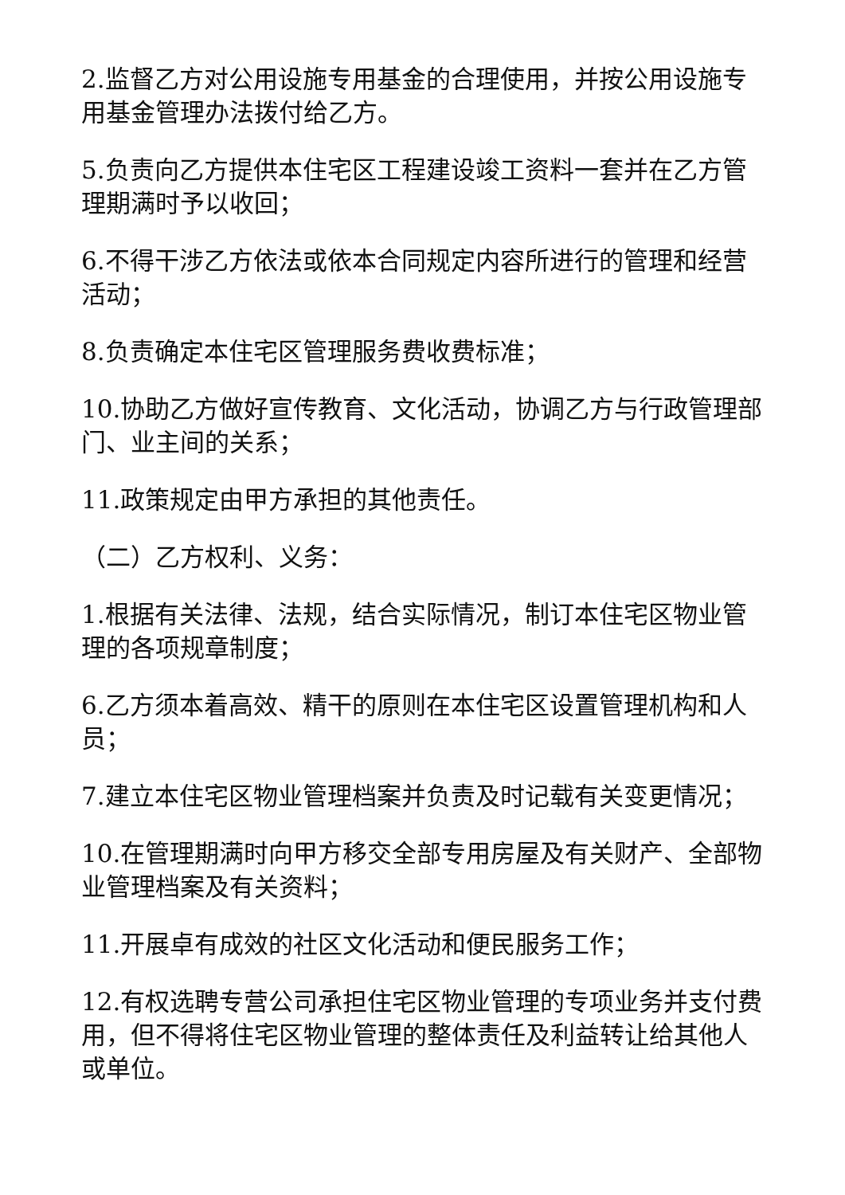2.监督乙方对公用设施专用基金的合理使用，并按公用设施专用基金管理办法拨付给乙方。
5.负责向乙方提供本住宅区工程建设竣工资料一套并在乙方管理期满时予以收回；
6.不得干涉乙方依法或依本合同规定内容所进行的管理和经营活动；
8.负责确定本住宅区管理服务费收费标准；
10.协助乙方做好宣传教育、文化活动，协调乙方与行政管理部门、业主间的关系；
11.政策规定由甲方承担的其他责任。
（二）乙方权利、义务：
1.根据有关法律、法规，结合实际情况，制订本住宅区物业管理的各项规章制度；
6.乙方须本着高效、精干的原则在本住宅区设置管理机构和人员；
7.建立本住宅区物业管理档案并负责及时记载有关变更情况；
10.在管理期满时向甲方移交全部专用房屋及有关财产、全部物业管理档案及有关资料；
11.开展卓有成效的社区文化活动和便民服务工作；
12.有权选聘专营公司承担住宅区物业管理的专项业务并支付费用，但不得将住宅区物业管理的整体责任及利益转让给其他人或单位。